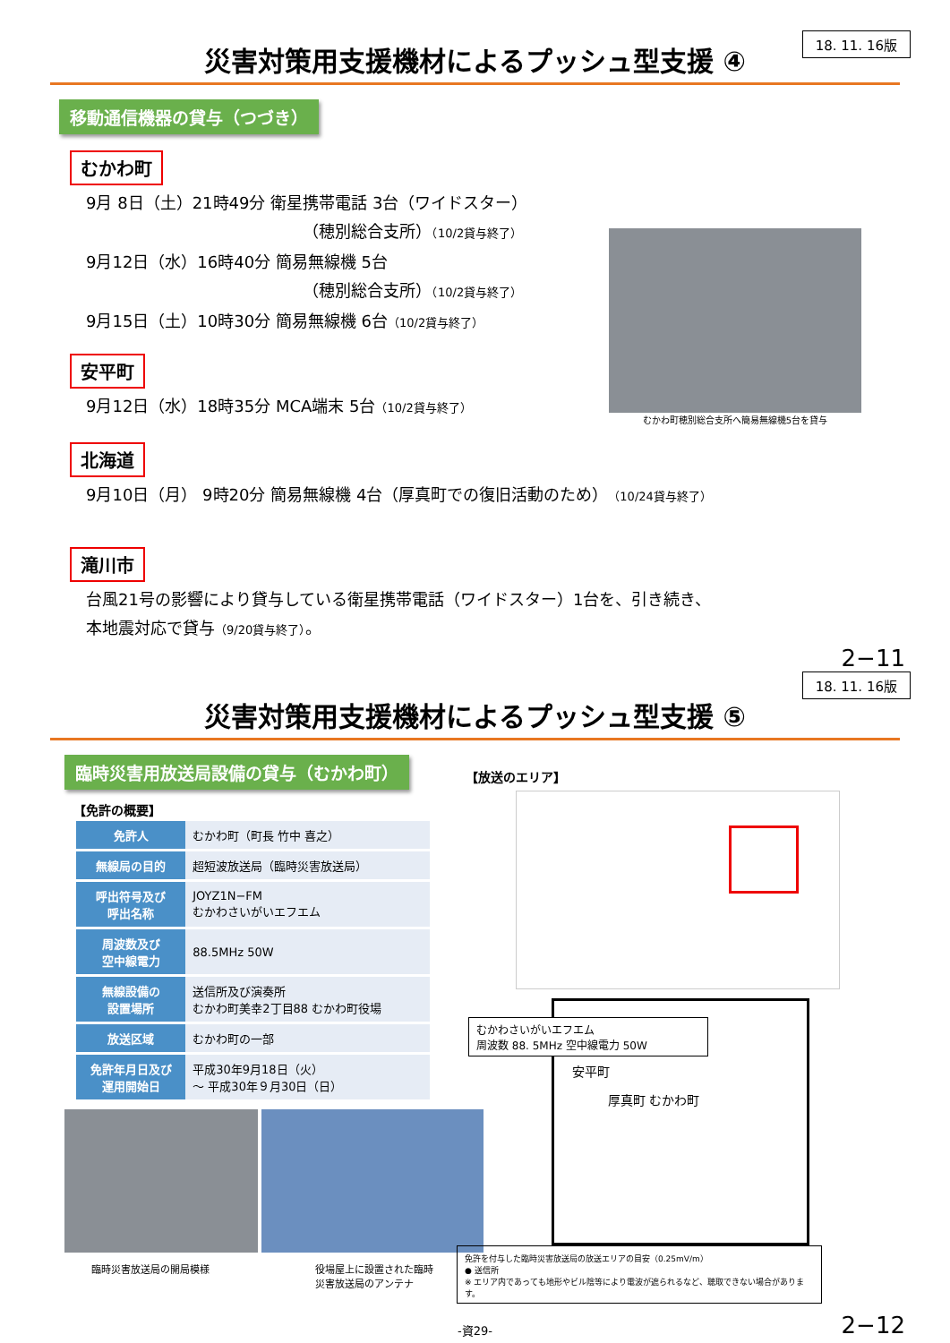18. 11. 16版
災害対策用支援機材によるプッシュ型支援 ④
移動通信機器の貸与（つづき）
むかわ町
9月 8日（土）21時49分 衛星携帯電話 3台（ワイドスター）
（穂別総合支所）（10/2貸与終了）
9月12日（水）16時40分 簡易無線機 5台
（穂別総合支所）（10/2貸与終了）
9月15日（土）10時30分 簡易無線機 6台（10/2貸与終了）
安平町
9月12日（水）18時35分 MCA端末 5台（10/2貸与終了）
むかわ町穂別総合支所へ簡易無線機5台を貸与
北海道
9月10日（月） 9時20分 簡易無線機 4台（厚真町での復旧活動のため）（10/24貸与終了）
滝川市
台風21号の影響により貸与している衛星携帯電話（ワイドスター）1台を、引き続き、
本地震対応で貸与（9/20貸与終了）。
2−11
18. 11. 16版
災害対策用支援機材によるプッシュ型支援 ⑤
臨時災害用放送局設備の貸与（むかわ町）
【免許の概要】
| 免許人 | むかわ町（町長 竹中 喜之） |
| 無線局の目的 | 超短波放送局（臨時災害放送局） |
| 呼出符号及び 呼出名称 | JOYZ1N−FM むかわさいがいエフエム |
| 周波数及び 空中線電力 | 88.5MHz 50W |
| 無線設備の 設置場所 | 送信所及び演奏所 むかわ町美幸2丁目88 むかわ町役場 |
| 放送区域 | むかわ町の一部 |
| 免許年月日及び 運用開始日 | 平成30年9月18日（火） 〜 平成30年９月30日（日） |
臨時災害放送局の開局模様 役場屋上に設置された臨時
災害放送局のアンテナ
【放送のエリア】
むかわさいがいエフエム
周波数 88. 5MHz 空中線電力 50W
安平町
厚真町 むかわ町
免許を付与した臨時災害放送局の放送エリアの目安（0.25mV/m）
● 送信所
※ エリア内であっても地形やビル陰等により電波が遮られるなど、聴取できない場合があります。
-資29-
2−12